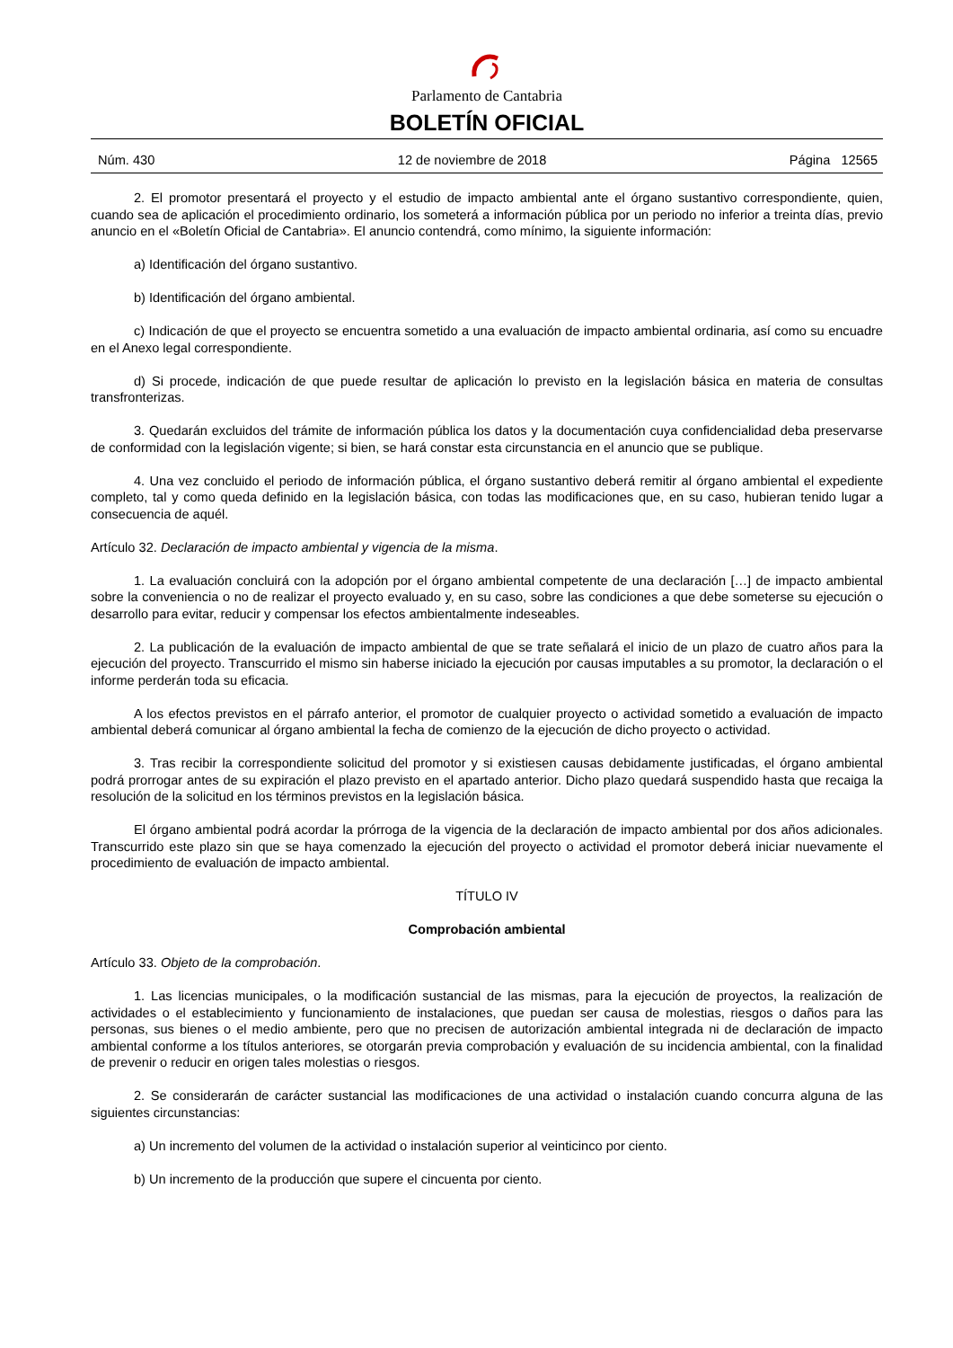Parlamento de Cantabria
BOLETÍN OFICIAL
Núm. 430 12 de noviembre de 2018 Página 12565
2. El promotor presentará el proyecto y el estudio de impacto ambiental ante el órgano sustantivo correspondiente, quien, cuando sea de aplicación el procedimiento ordinario, los someterá a información pública por un periodo no inferior a treinta días, previo anuncio en el «Boletín Oficial de Cantabria». El anuncio contendrá, como mínimo, la siguiente información:
a) Identificación del órgano sustantivo.
b) Identificación del órgano ambiental.
c) Indicación de que el proyecto se encuentra sometido a una evaluación de impacto ambiental ordinaria, así como su encuadre en el Anexo legal correspondiente.
d) Si procede, indicación de que puede resultar de aplicación lo previsto en la legislación básica en materia de consultas transfronterizas.
3. Quedarán excluidos del trámite de información pública los datos y la documentación cuya confidencialidad deba preservarse de conformidad con la legislación vigente; si bien, se hará constar esta circunstancia en el anuncio que se publique.
4. Una vez concluido el periodo de información pública, el órgano sustantivo deberá remitir al órgano ambiental el expediente completo, tal y como queda definido en la legislación básica, con todas las modificaciones que, en su caso, hubieran tenido lugar a consecuencia de aquél.
Artículo 32. Declaración de impacto ambiental y vigencia de la misma.
1. La evaluación concluirá con la adopción por el órgano ambiental competente de una declaración […] de impacto ambiental sobre la conveniencia o no de realizar el proyecto evaluado y, en su caso, sobre las condiciones a que debe someterse su ejecución o desarrollo para evitar, reducir y compensar los efectos ambientalmente indeseables.
2. La publicación de la evaluación de impacto ambiental de que se trate señalará el inicio de un plazo de cuatro años para la ejecución del proyecto. Transcurrido el mismo sin haberse iniciado la ejecución por causas imputables a su promotor, la declaración o el informe perderán toda su eficacia.
A los efectos previstos en el párrafo anterior, el promotor de cualquier proyecto o actividad sometido a evaluación de impacto ambiental deberá comunicar al órgano ambiental la fecha de comienzo de la ejecución de dicho proyecto o actividad.
3. Tras recibir la correspondiente solicitud del promotor y si existiesen causas debidamente justificadas, el órgano ambiental podrá prorrogar antes de su expiración el plazo previsto en el apartado anterior. Dicho plazo quedará suspendido hasta que recaiga la resolución de la solicitud en los términos previstos en la legislación básica.
El órgano ambiental podrá acordar la prórroga de la vigencia de la declaración de impacto ambiental por dos años adicionales. Transcurrido este plazo sin que se haya comenzado la ejecución del proyecto o actividad el promotor deberá iniciar nuevamente el procedimiento de evaluación de impacto ambiental.
TÍTULO IV
Comprobación ambiental
Artículo 33. Objeto de la comprobación.
1. Las licencias municipales, o la modificación sustancial de las mismas, para la ejecución de proyectos, la realización de actividades o el establecimiento y funcionamiento de instalaciones, que puedan ser causa de molestias, riesgos o daños para las personas, sus bienes o el medio ambiente, pero que no precisen de autorización ambiental integrada ni de declaración de impacto ambiental conforme a los títulos anteriores, se otorgarán previa comprobación y evaluación de su incidencia ambiental, con la finalidad de prevenir o reducir en origen tales molestias o riesgos.
2. Se considerarán de carácter sustancial las modificaciones de una actividad o instalación cuando concurra alguna de las siguientes circunstancias:
a) Un incremento del volumen de la actividad o instalación superior al veinticinco por ciento.
b) Un incremento de la producción que supere el cincuenta por ciento.